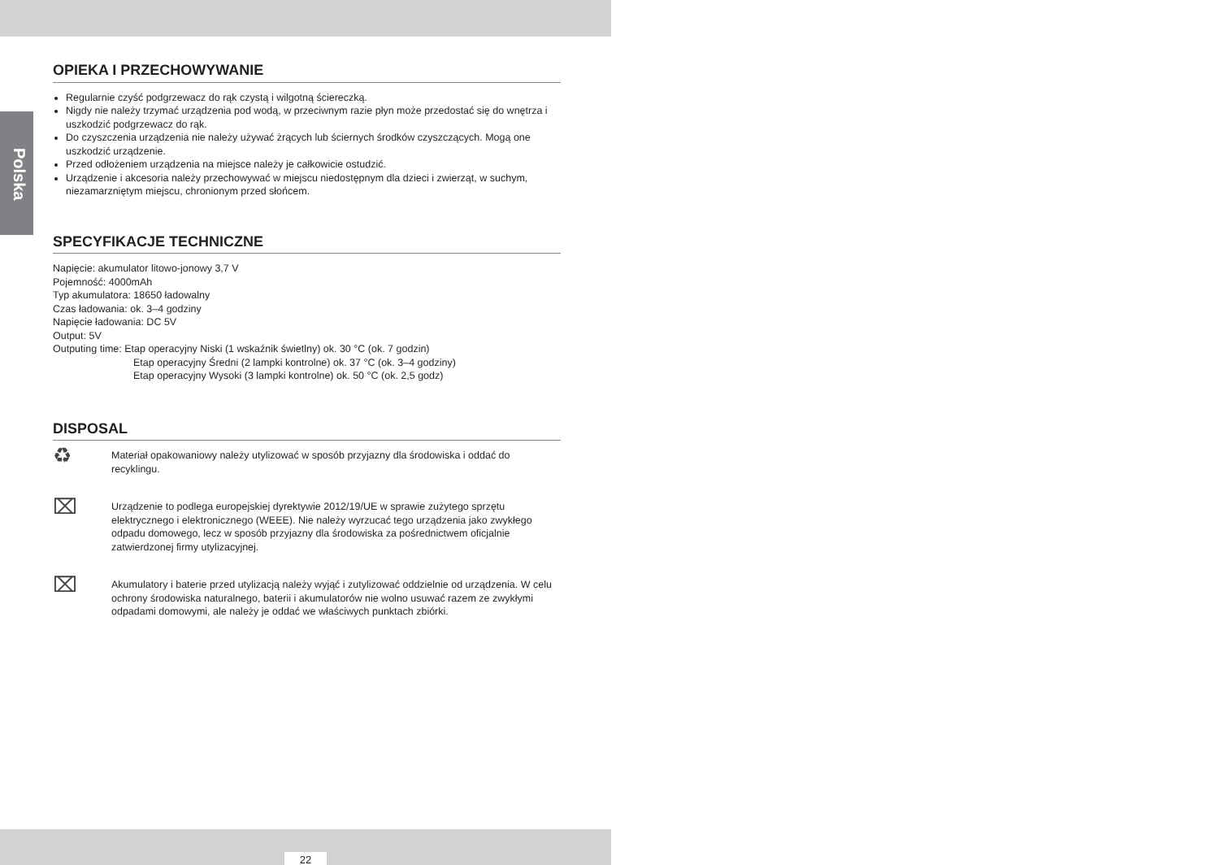Polska
OPIEKA I PRZECHOWYWANIE
Regularnie czyść podgrzewacz do rąk czystą i wilgotną ściereczką.
Nigdy nie należy trzymać urządzenia pod wodą, w przeciwnym razie płyn może przedostać się do wnętrza i uszkodzić podgrzewacz do rąk.
Do czyszczenia urządzenia nie należy używać żrących lub ściernych środków czyszczących. Mogą one uszkodzić urządzenie.
Przed odłożeniem urządzenia na miejsce należy je całkowicie ostudzić.
Urządzenie i akcesoria należy przechowywać w miejscu niedostępnym dla dzieci i zwierząt, w suchym, niezamarzniętym miejscu, chronionym przed słońcem.
SPECYFIKACJE TECHNICZNE
Napięcie: akumulator litowo-jonowy 3,7 V
Pojemność: 4000mAh
Typ akumulatora: 18650 ładowalny
Czas ładowania: ok. 3–4 godziny
Napięcie ładowania: DC 5V
Output: 5V
Outputing time: Etap operacyjny Niski (1 wskaźnik świetlny) ok. 30 °C (ok. 7 godzin)
Etap operacyjny Średni (2 lampki kontrolne) ok. 37 °C (ok. 3–4 godziny)
Etap operacyjny Wysoki (3 lampki kontrolne) ok. 50 °C (ok. 2,5 godz)
DISPOSAL
♻
Materiał opakowaniowy należy utylizować w sposób przyjazny dla środowiska i oddać do recyklingu.
⌧
Urządzenie to podlega europejskiej dyrektywie 2012/19/UE w sprawie zużytego sprzętu elektrycznego i elektronicznego (WEEE). Nie należy wyrzucać tego urządzenia jako zwykłego odpadu domowego, lecz w sposób przyjazny dla środowiska za pośrednictwem oficjalnie zatwierdzonej firmy utylizacyjnej.
⌧
Akumulatory i baterie przed utylizacją należy wyjąć i zutylizować oddzielnie od urządzenia. W celu ochrony środowiska naturalnego, baterii i akumulatorów nie wolno usuwać razem ze zwykłymi odpadami domowymi, ale należy je oddać we właściwych punktach zbiórki.
22